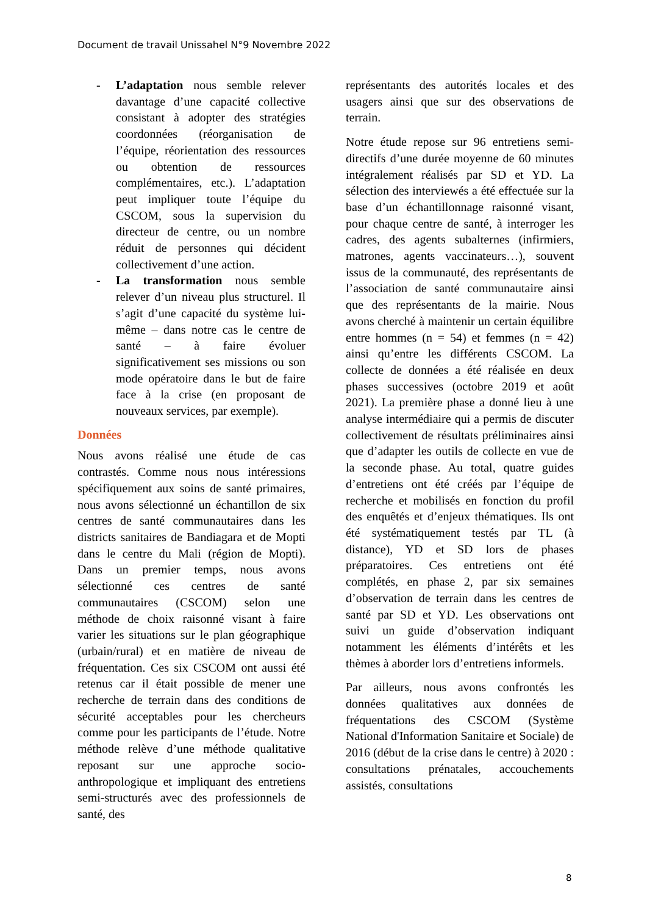Document de travail Unissahel N°9 Novembre 2022
- L’adaptation nous semble relever davantage d’une capacité collective consistant à adopter des stratégies coordonnées (réorganisation de l’équipe, réorientation des ressources ou obtention de ressources complémentaires, etc.). L’adaptation peut impliquer toute l’équipe du CSCOM, sous la supervision du directeur de centre, ou un nombre réduit de personnes qui décident collectivement d’une action.
- La transformation nous semble relever d’un niveau plus structurel. Il s’agit d’une capacité du système lui-même – dans notre cas le centre de santé – à faire évoluer significativement ses missions ou son mode opératoire dans le but de faire face à la crise (en proposant de nouveaux services, par exemple).
Données
Nous avons réalisé une étude de cas contrastés. Comme nous nous intéressions spécifiquement aux soins de santé primaires, nous avons sélectionné un échantillon de six centres de santé communautaires dans les districts sanitaires de Bandiagara et de Mopti dans le centre du Mali (région de Mopti). Dans un premier temps, nous avons sélectionné ces centres de santé communautaires (CSCOM) selon une méthode de choix raisonné visant à faire varier les situations sur le plan géographique (urbain/rural) et en matière de niveau de fréquentation. Ces six CSCOM ont aussi été retenus car il était possible de mener une recherche de terrain dans des conditions de sécurité acceptables pour les chercheurs comme pour les participants de l’étude. Notre méthode relève d’une méthode qualitative reposant sur une approche socio-anthropologique et impliquant des entretiens semi-structurés avec des professionnels de santé, des
représentants des autorités locales et des usagers ainsi que sur des observations de terrain.
Notre étude repose sur 96 entretiens semi-directifs d’une durée moyenne de 60 minutes intégralement réalisés par SD et YD. La sélection des interviewés a été effectuée sur la base d’un échantillonnage raisonné visant, pour chaque centre de santé, à interroger les cadres, des agents subalternes (infirmiers, matrones, agents vaccinateurs…), souvent issus de la communauté, des représentants de l’association de santé communautaire ainsi que des représentants de la mairie. Nous avons cherché à maintenir un certain équilibre entre hommes (n = 54) et femmes (n = 42) ainsi qu’entre les différents CSCOM. La collecte de données a été réalisée en deux phases successives (octobre 2019 et août 2021). La première phase a donné lieu à une analyse intermédiaire qui a permis de discuter collectivement de résultats préliminaires ainsi que d’adapter les outils de collecte en vue de la seconde phase. Au total, quatre guides d’entretiens ont été créés par l’équipe de recherche et mobilisés en fonction du profil des enquêtés et d’enjeux thématiques. Ils ont été systématiquement testés par TL (à distance), YD et SD lors de phases préparatoires. Ces entretiens ont été complétés, en phase 2, par six semaines d’observation de terrain dans les centres de santé par SD et YD. Les observations ont suivi un guide d’observation indiquant notamment les éléments d’intérêts et les thèmes à aborder lors d’entretiens informels.
Par ailleurs, nous avons confrontés les données qualitatives aux données de fréquentations des CSCOM (Système National d'Information Sanitaire et Sociale) de 2016 (début de la crise dans le centre) à 2020 : consultations prénatales, accouchements assistés, consultations
8